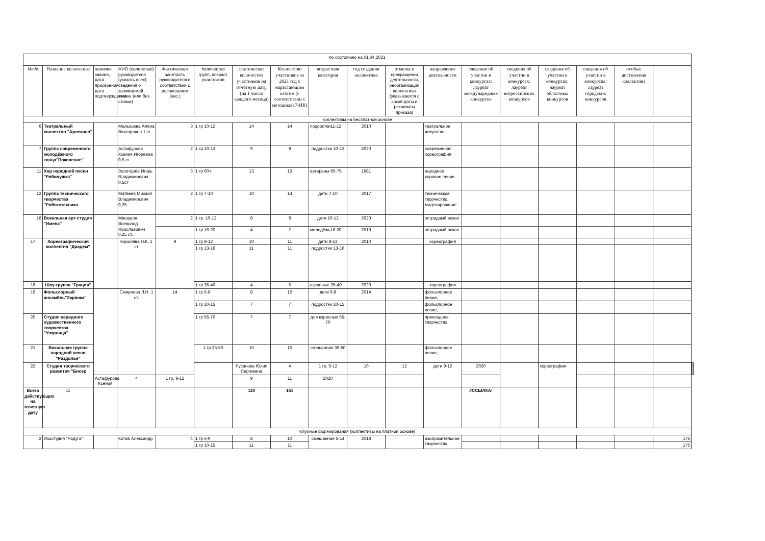| по состоянию на 01.04.2021 | | | | | | | | | | | | | | | | | | | | |
| №п/п | Название коллектива | наличие звания, дата присвоения, дата подтверждения | ФИО (полностью) руководителя (указать всех); сведения о занимаемой ставке (или без ставки) | Фактическая занятость руководителя в соответствии с расписанием (час.) | Количество групп, возраст участников | фактическое количество участников на отчетную дату (на 1 число каждого месяца) | Количество участников за 2021 год с нарастающим итогом (с соответствии с методикой 7-НК) | возрастная категория | год создания коллектива | отметка о прекращении деятельности, реорганизации коллектива (указывается с какой даты и реквизиты приказа) | направление деятельности | сведения об участии в конкурсах: лауреат международных конкурсов | сведения об участии в конкурсах: лауреат всероссийских конкурсов | сведения об участии в конкурсах: лауреат областных конкурсов | сведения об участии в конкурсах: лауреат городских конкурсов | особые достижения коллектива | | | | |
| коллективы на бесплатной основе | | | | | | | | | | | | | | | | | | | | |
| 6 | Театральный коллектив "Арлекино" | | Малышева Алёна Викторовна 1 ст | 3 | 1 гр 10-12 | 14 | 14 | подростки11-12 | 2010 | | театральное искусство | | | | | | | | | |
| 7 | Группа современного молодёжного танца"Поколение" | | Астафурова Ксения Игоревна 0,5 ст | 2 | 1 гр.10-13 | 9 | 9 | подростки 10-13 | 2020 | | современная хореография | | | | | | | | | |
| 11 | Хор народной песни "Рябинушка" | | Золотарёв Игорь Владимирович 0,5ст | 3 | 1 гр 60+ | 13 | 13 | ветераны 60-75 | 1981 | | народное хоровое пение | | | | | | | | | |
| 12 | Группа технического творчества "Робототехника | | Матвеев Михаил Владимирович 0,25 | 2 | 1 гр 7-10 | 10 | 14 | дети 7-10 | 2017 | | техническое творчество, моделирование | | | | | | | | | |
| 16 | Вокальная арт-студия "Имена" | | Мишуров Всеволод Ярославович 0,25 ст. | 2 | 1 гр. 10-12 | 8 | 8 | дети 10-12 | 2020 | | эстрадный вокал | | | | | | | | | |
| | | | | | 1 гр 16-20 | 4 | 7 | молодёжь16-20 | 2019 | | эстрадный вокал | | | | | | | | | |
| 17 | Хореографический коллектив "Диадем" | | Королёва Н.К. 1 ст | 9 | 1 гр 8-12 | 10 | 11 | дети 8-12 | 2010 | | хореография | | | | | | | | | |
| | | | | | 1 гр 13-16 | 11 | 11 | подростки 13-16 | | | | | | | | | | | | |
| 18 | Шоу-группа "Грация" | | | | 1 гр.35-40 | 4 | 5 | взрослые 35-40 | 2020 | | хореография | | | | | | | | | |
| 19 | Фольклорный ансамбль"Зарянка" | | Смирнова Л.Н. 1 ст. | 14 | 1 гр 5-8 | 8 | 12 | дети 5-8 | 2014 | | фольклорное пение, | | | | | | | | | |
| | | | | | 1 гр 10-15 | 7 | 7 | подростки 10-15 | | | фольклорное пение, | | | | | | | | | |
| 20 | Студия народного художественного творчества "Узорница" | | | | 1 гр 55-70 | 7 | 7 | для взрослых 55-70 | | | прикладное творчество | | | | | | | | | |
| 21 | Вокальная группа народной песни "Раздолье" | | | | 1 гр 35-50 | 10 | 10 | смешанная 35-50 | | | фольклорное пение, | | | | | | | | | |
| 22 | Студия творческого развития "Бисер | | | | | Русанова Юлия Сергеевна | 4 | 1 гр. 9-12 | 10 | 12 | дети 9-12 | 2020 | | хореография | | | | | | |
| | | Астафурова Ксения | 4 | 1 гр. 9-12 | | 9 | 11 | 2020 | | | | | | | | | | | | |
| Всего действующих на отчетную дату | 11 | | | | | 120 | 151 | | | | | #ССЫЛКА! | | | | | | | | |
| Клубные формирования (коллективы на платной основе) | | | | | | | | | | | | | | | | | | | | |
| 2 | Изостудия "Радуга" | | Котов Александр | 4 | 1 гр 5-9 | 8 | 10 | смешанная 5-14 | 2018 | | изобразительное творчество | | | | | | 175 | | | |
| | | | | | 1 гр 10-15 | 11 | 11 | | | | | | | | | | 175 | | | |